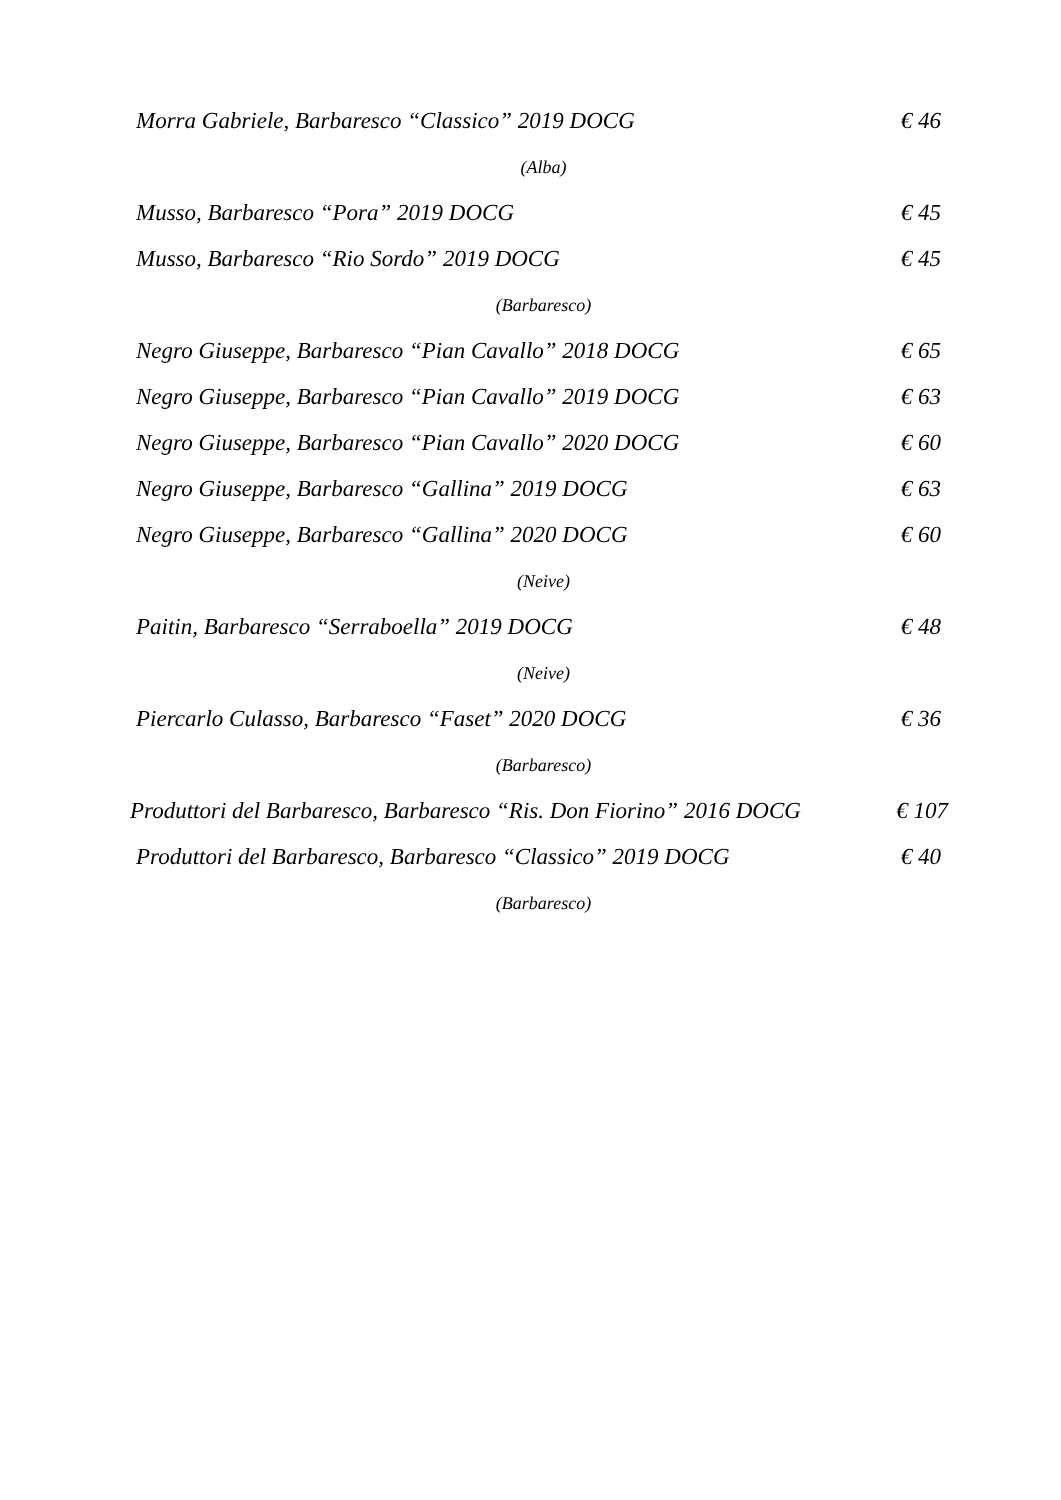Morra Gabriele, Barbaresco “Classico” 2019 DOCG € 46
(Alba)
Musso, Barbaresco “Pora” 2019 DOCG € 45
Musso, Barbaresco “Rio Sordo” 2019 DOCG € 45
(Barbaresco)
Negro Giuseppe, Barbaresco “Pian Cavallo” 2018 DOCG € 65
Negro Giuseppe, Barbaresco “Pian Cavallo” 2019 DOCG € 63
Negro Giuseppe, Barbaresco “Pian Cavallo” 2020 DOCG € 60
Negro Giuseppe, Barbaresco “Gallina” 2019 DOCG € 63
Negro Giuseppe, Barbaresco “Gallina” 2020 DOCG € 60
(Neive)
Paitin, Barbaresco “Serraboella” 2019 DOCG € 48
(Neive)
Piercarlo Culasso, Barbaresco “Faset” 2020 DOCG € 36
(Barbaresco)
Produttori del Barbaresco, Barbaresco “Ris. Don Fiorino” 2016 DOCG € 107
Produttori del Barbaresco, Barbaresco “Classico” 2019 DOCG € 40
(Barbaresco)